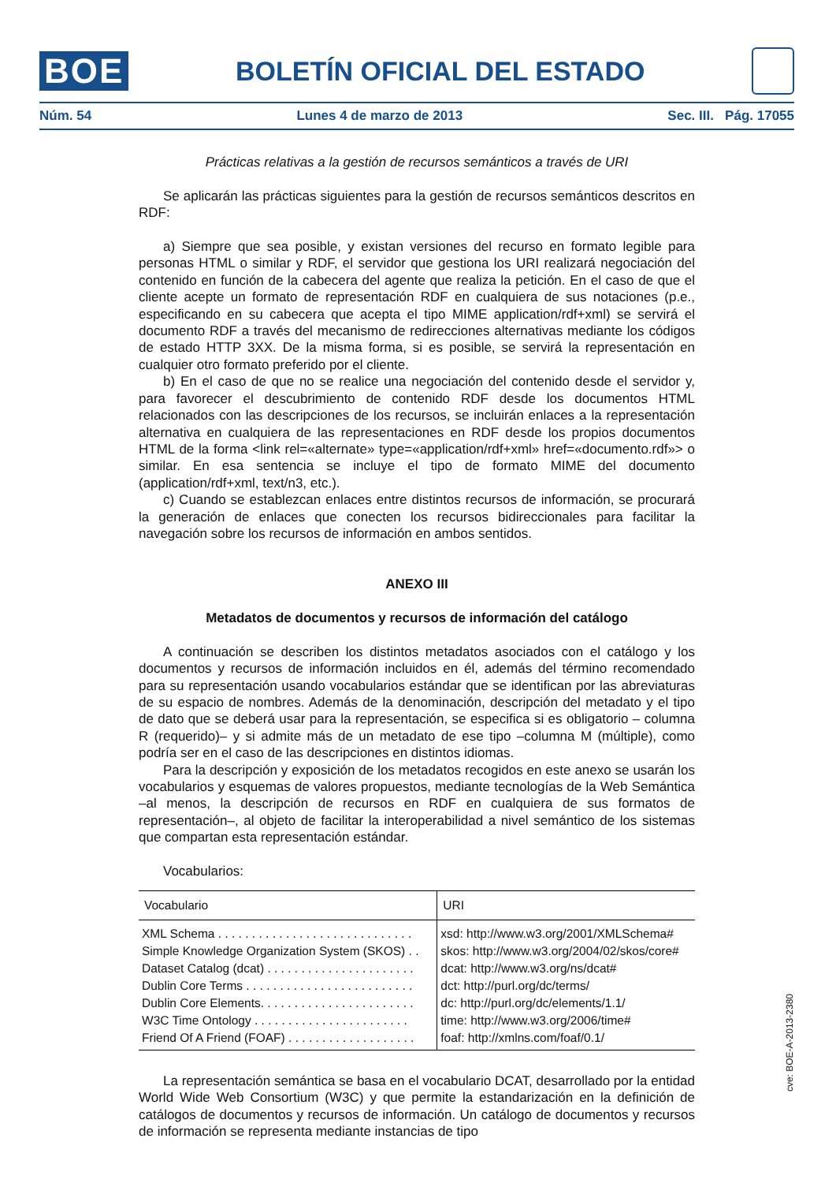BOE
BOLETÍN OFICIAL DEL ESTADO
Núm. 54 Lunes 4 de marzo de 2013 Sec. III. Pág. 17055
Prácticas relativas a la gestión de recursos semánticos a través de URI
Se aplicarán las prácticas siguientes para la gestión de recursos semánticos descritos en RDF:
a) Siempre que sea posible, y existan versiones del recurso en formato legible para personas HTML o similar y RDF, el servidor que gestiona los URI realizará negociación del contenido en función de la cabecera del agente que realiza la petición. En el caso de que el cliente acepte un formato de representación RDF en cualquiera de sus notaciones (p.e., especificando en su cabecera que acepta el tipo MIME application/rdf+xml) se servirá el documento RDF a través del mecanismo de redirecciones alternativas mediante los códigos de estado HTTP 3XX. De la misma forma, si es posible, se servirá la representación en cualquier otro formato preferido por el cliente.
b) En el caso de que no se realice una negociación del contenido desde el servidor y, para favorecer el descubrimiento de contenido RDF desde los documentos HTML relacionados con las descripciones de los recursos, se incluirán enlaces a la representación alternativa en cualquiera de las representaciones en RDF desde los propios documentos HTML de la forma <link rel=«alternate» type=«application/rdf+xml» href=«documento.rdf»> o similar. En esa sentencia se incluye el tipo de formato MIME del documento (application/rdf+xml, text/n3, etc.).
c) Cuando se establezcan enlaces entre distintos recursos de información, se procurará la generación de enlaces que conecten los recursos bidireccionales para facilitar la navegación sobre los recursos de información en ambos sentidos.
ANEXO III
Metadatos de documentos y recursos de información del catálogo
A continuación se describen los distintos metadatos asociados con el catálogo y los documentos y recursos de información incluidos en él, además del término recomendado para su representación usando vocabularios estándar que se identifican por las abreviaturas de su espacio de nombres. Además de la denominación, descripción del metadato y el tipo de dato que se deberá usar para la representación, se especifica si es obligatorio – columna R (requerido)– y si admite más de un metadato de ese tipo –columna M (múltiple), como podría ser en el caso de las descripciones en distintos idiomas.
Para la descripción y exposición de los metadatos recogidos en este anexo se usarán los vocabularios y esquemas de valores propuestos, mediante tecnologías de la Web Semántica –al menos, la descripción de recursos en RDF en cualquiera de sus formatos de representación–, al objeto de facilitar la interoperabilidad a nivel semántico de los sistemas que compartan esta representación estándar.
Vocabularios:
| Vocabulario | URI |
| --- | --- |
| XML Schema . . . . . . . . . . . . . . . . . . . . . . . . . . . . . | xsd: http://www.w3.org/2001/XMLSchema# |
| Simple Knowledge Organization System (SKOS) . . | skos: http://www.w3.org/2004/02/skos/core# |
| Dataset Catalog (dcat) . . . . . . . . . . . . . . . . . . . . . . | dcat: http://www.w3.org/ns/dcat# |
| Dublin Core Terms . . . . . . . . . . . . . . . . . . . . . . . . . | dct: http://purl.org/dc/terms/ |
| Dublin Core Elements. . . . . . . . . . . . . . . . . . . . . . . | dc: http://purl.org/dc/elements/1.1/ |
| W3C Time Ontology . . . . . . . . . . . . . . . . . . . . . . . | time: http://www.w3.org/2006/time# |
| Friend Of A Friend (FOAF) . . . . . . . . . . . . . . . . . . . | foaf: http://xmlns.com/foaf/0.1/ |
La representación semántica se basa en el vocabulario DCAT, desarrollado por la entidad World Wide Web Consortium (W3C) y que permite la estandarización en la definición de catálogos de documentos y recursos de información. Un catálogo de documentos y recursos de información se representa mediante instancias de tipo
cve: BOE-A-2013-2380